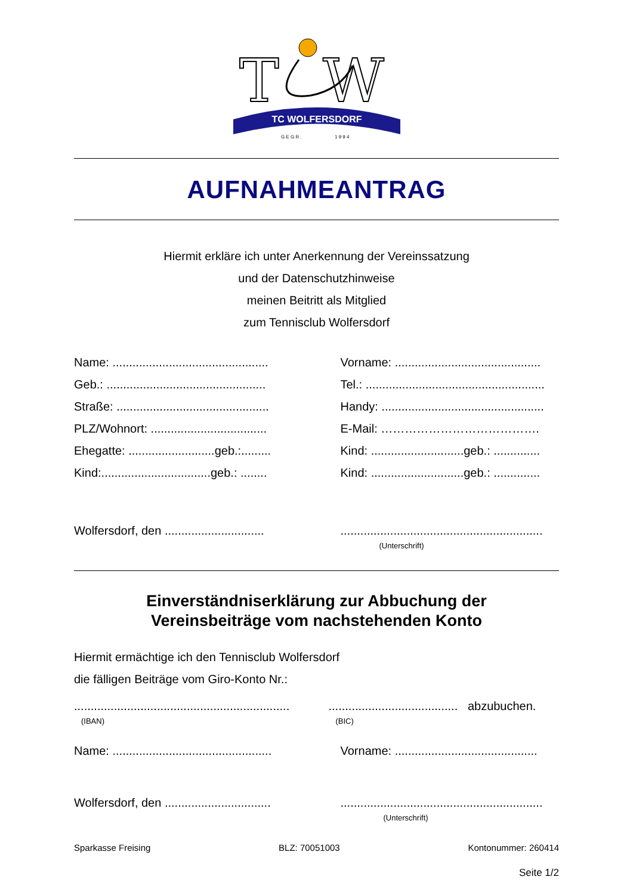T
W
TC WOLFERSDORF
G E G R .
1 9 9 4
AUFNAHMEANTRAG
Hiermit erkläre ich unter Anerkennung der Vereinssatzung
und der Datenschutzhinweise
meinen Beitritt als Mitglied
zum Tennisclub Wolfersdorf
Name: ............................................... Vorname: ............................................
Geb.: ................................................ Tel.: ......................................................
Straße: .............................................. Handy: .................................................
PLZ/Wohnort: ................................... E-Mail: ………………………………….
Ehegatte: ..........................geb.:......... Kind: ............................geb.: ..............
Kind:.................................geb.: ........ Kind: ............................geb.: ..............
Wolfersdorf, den .............................. .............................................................
(Unterschrift)
Einverständniserklärung zur Abbuchung der
Vereinsbeiträge vom nachstehenden Konto
Hiermit ermächtige ich den Tennisclub Wolfersdorf
die fälligen Beiträge vom Giro-Konto Nr.:
................................................................. ....................................... abzubuchen.
(IBAN) (BIC)
Name: ................................................ Vorname: ...........................................
Wolfersdorf, den ................................ .............................................................
(Unterschrift)
Sparkasse Freising BLZ: 70051003 Kontonummer: 260414
Seite 1/2